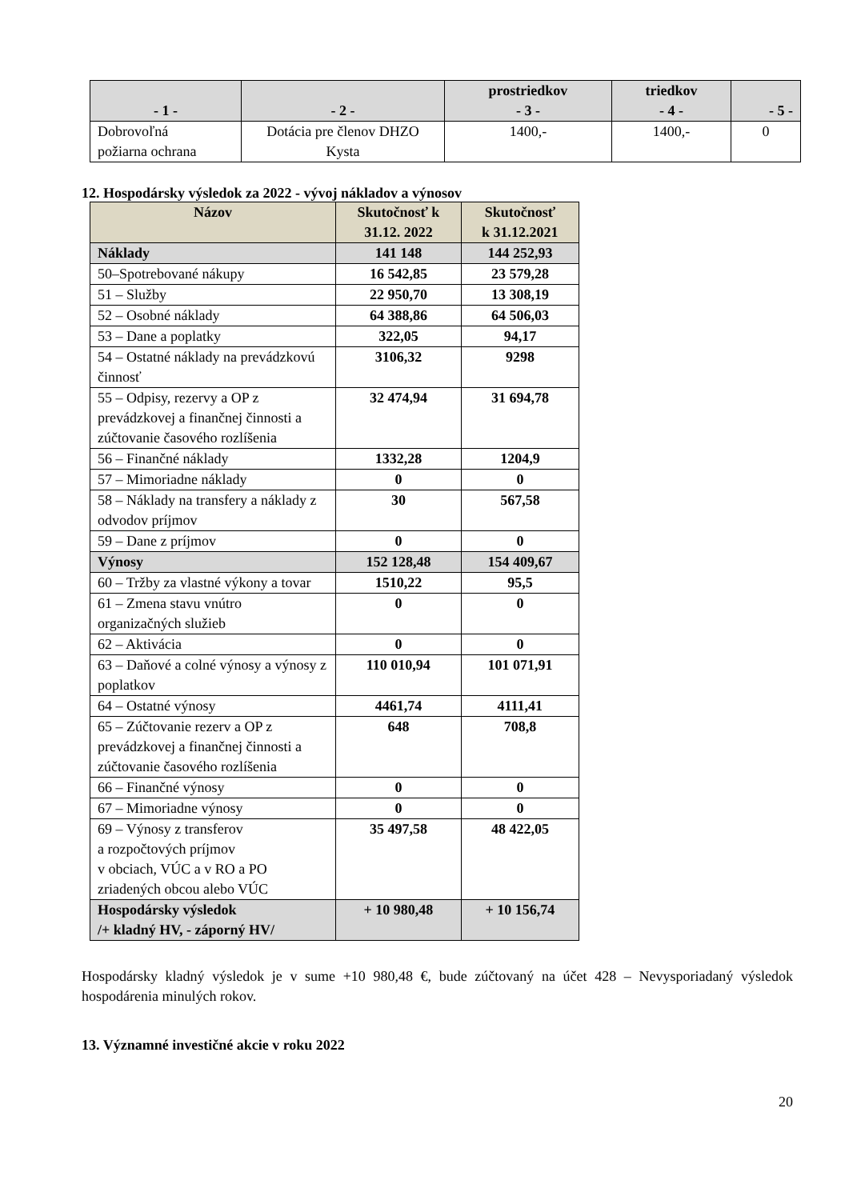| - 1 - | - 2 - | prostriedkov - 3 - | triedkov - 4 - | - 5 - |
| --- | --- | --- | --- | --- |
| Dobrovoľná požiarna ochrana | Dotácia pre členov DHZO Kysta | 1400,- | 1400,- | 0 |
12. Hospodársky výsledok za 2022 - vývoj nákladov a výnosov
| Názov | Skutočnosť k 31.12. 2022 | Skutočnosť k 31.12.2021 |
| --- | --- | --- |
| Náklady | 141 148 | 144 252,93 |
| 50–Spotrebované nákupy | 16 542,85 | 23 579,28 |
| 51 – Služby | 22 950,70 | 13 308,19 |
| 52 – Osobné náklady | 64 388,86 | 64 506,03 |
| 53 – Dane a poplatky | 322,05 | 94,17 |
| 54 – Ostatné náklady na prevádzkovú činnosť | 3106,32 | 9298 |
| 55 – Odpisy, rezervy a OP z prevádzkovej a finančnej činnosti a zúčtovanie časového rozlíšenia | 32 474,94 | 31 694,78 |
| 56 – Finančné náklady | 1332,28 | 1204,9 |
| 57 – Mimoriadne náklady | 0 | 0 |
| 58 – Náklady na transfery a náklady z odvodov príjmov | 30 | 567,58 |
| 59 – Dane z príjmov | 0 | 0 |
| Výnosy | 152 128,48 | 154 409,67 |
| 60 – Tržby za vlastné výkony a tovar | 1510,22 | 95,5 |
| 61 – Zmena stavu vnútro organizačných služieb | 0 | 0 |
| 62 – Aktivácia | 0 | 0 |
| 63 – Daňové a colné výnosy a výnosy z poplatkov | 110 010,94 | 101 071,91 |
| 64 – Ostatné výnosy | 4461,74 | 4111,41 |
| 65 – Zúčtovanie rezerv a OP z prevádzkovej a finančnej činnosti a zúčtovanie časového rozlíšenia | 648 | 708,8 |
| 66 – Finančné výnosy | 0 | 0 |
| 67 – Mimoriadne výnosy | 0 | 0 |
| 69 – Výnosy z transferov a rozpočtových príjmov v obciach, VÚC a v RO a PO zriadených obcou alebo VÚC | 35 497,58 | 48 422,05 |
| Hospodársky výsledok /+ kladný HV, - záporný HV/ | + 10 980,48 | + 10 156,74 |
Hospodársky kladný výsledok je v sume +10 980,48 €, bude zúčtovaný na účet 428 – Nevysporiadaný výsledok hospodárenia minulých rokov.
13. Významné investičné akcie v roku 2022
20